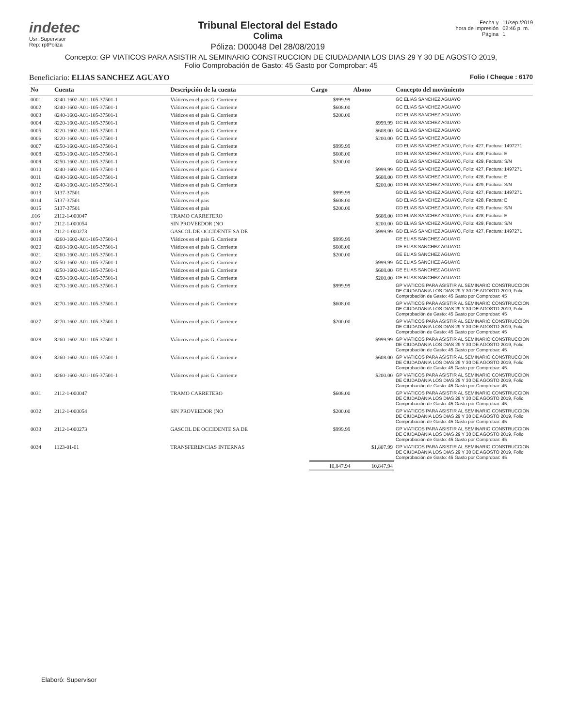indetec
Usr: Supervisor
Rep: rptPoliza
Tribunal Electoral del Estado
Colima
Póliza: D00048 Del 28/08/2019
Fecha y
hora de Impresión
Página
11/sep./2019
02:46 p. m.
1
Concepto: GP VIATICOS PARA ASISTIR AL SEMINARIO CONSTRUCCION DE CIUDADANIA LOS DIAS 29 Y 30 DE AGOSTO 2019,
Folio Comprobación de Gasto: 45 Gasto por Comprobar: 45
Beneficiario: ELIAS SANCHEZ AGUAYO
Folio / Cheque : 6170
| No | Cuenta | Descripción de la cuenta | Cargo | Abono | Concepto del movimiento |
| --- | --- | --- | --- | --- | --- |
| 0001 | 8240-1602-A01-105-37501-1 | Viáticos en el pais G. Corriente | $999.99 | | GC ELIAS SANCHEZ AGUAYO |
| 0002 | 8240-1602-A01-105-37501-1 | Viáticos en el pais G. Corriente | $608.00 | | GC ELIAS SANCHEZ AGUAYO |
| 0003 | 8240-1602-A01-105-37501-1 | Viáticos en el pais G. Corriente | $200.00 | | GC ELIAS SANCHEZ AGUAYO |
| 0004 | 8220-1602-A01-105-37501-1 | Viáticos en el pais G. Corriente | | $999.99 | GC ELIAS SANCHEZ AGUAYO |
| 0005 | 8220-1602-A01-105-37501-1 | Viáticos en el pais G. Corriente | | $608.00 | GC ELIAS SANCHEZ AGUAYO |
| 0006 | 8220-1602-A01-105-37501-1 | Viáticos en el pais G. Corriente | | $200.00 | GC ELIAS SANCHEZ AGUAYO |
| 0007 | 8250-1602-A01-105-37501-1 | Viáticos en el pais G. Corriente | $999.99 | | GD ELIAS SANCHEZ AGUAYO, Folio: 427, Factura: 1497271 |
| 0008 | 8250-1602-A01-105-37501-1 | Viáticos en el pais G. Corriente | $608.00 | | GD ELIAS SANCHEZ AGUAYO, Folio: 428, Factura: E |
| 0009 | 8250-1602-A01-105-37501-1 | Viáticos en el pais G. Corriente | $200.00 | | GD ELIAS SANCHEZ AGUAYO, Folio: 429, Factura: S/N |
| 0010 | 8240-1602-A01-105-37501-1 | Viáticos en el pais G. Corriente | | $999.99 | GD ELIAS SANCHEZ AGUAYO, Folio: 427, Factura: 1497271 |
| 0011 | 8240-1602-A01-105-37501-1 | Viáticos en el pais G. Corriente | | $608.00 | GD ELIAS SANCHEZ AGUAYO, Folio: 428, Factura: E |
| 0012 | 8240-1602-A01-105-37501-1 | Viáticos en el pais G. Corriente | | $200.00 | GD ELIAS SANCHEZ AGUAYO, Folio: 429, Factura: S/N |
| 0013 | 5137-37501 | Viáticos en el pais | $999.99 | | GD ELIAS SANCHEZ AGUAYO, Folio: 427, Factura: 1497271 |
| 0014 | 5137-37501 | Viáticos en el pais | $608.00 | | GD ELIAS SANCHEZ AGUAYO, Folio: 428, Factura: E |
| 0015 | 5137-37501 | Viáticos en el pais | $200.00 | | GD ELIAS SANCHEZ AGUAYO, Folio: 429, Factura: S/N |
| .016 | 2112-1-000047 | TRAMO CARRETERO | | $608.00 | GD ELIAS SANCHEZ AGUAYO, Folio: 428, Factura: E |
| 0017 | 2112-1-000054 | SIN PROVEEDOR (NO | | $200.00 | GD ELIAS SANCHEZ AGUAYO, Folio: 429, Factura: S/N |
| 0018 | 2112-1-000273 | GASCOL DE OCCIDENTE SA DE | | $999.99 | GD ELIAS SANCHEZ AGUAYO, Folio: 427, Factura: 1497271 |
| 0019 | 8260-1602-A01-105-37501-1 | Viáticos en el pais G. Corriente | $999.99 | | GE ELIAS SANCHEZ AGUAYO |
| 0020 | 8260-1602-A01-105-37501-1 | Viáticos en el pais G. Corriente | $608.00 | | GE ELIAS SANCHEZ AGUAYO |
| 0021 | 8260-1602-A01-105-37501-1 | Viáticos en el pais G. Corriente | $200.00 | | GE ELIAS SANCHEZ AGUAYO |
| 0022 | 8250-1602-A01-105-37501-1 | Viáticos en el pais G. Corriente | | $999.99 | GE ELIAS SANCHEZ AGUAYO |
| 0023 | 8250-1602-A01-105-37501-1 | Viáticos en el pais G. Corriente | | $608.00 | GE ELIAS SANCHEZ AGUAYO |
| 0024 | 8250-1602-A01-105-37501-1 | Viáticos en el pais G. Corriente | | $200.00 | GE ELIAS SANCHEZ AGUAYO |
| 0025 | 8270-1602-A01-105-37501-1 | Viáticos en el pais G. Corriente | $999.99 | | GP VIATICOS PARA ASISTIR AL SEMINARIO CONSTRUCCION DE CIUDADANIA LOS DIAS 29 Y 30 DE AGOSTO 2019, Folio Comprobación de Gasto: 45 Gasto por Comprobar: 45 |
| 0026 | 8270-1602-A01-105-37501-1 | Viáticos en el pais G. Corriente | $608.00 | | GP VIATICOS PARA ASISTIR AL SEMINARIO CONSTRUCCION DE CIUDADANIA LOS DIAS 29 Y 30 DE AGOSTO 2019, Folio Comprobación de Gasto: 45 Gasto por Comprobar: 45 |
| 0027 | 8270-1602-A01-105-37501-1 | Viáticos en el pais G. Corriente | $200.00 | | GP VIATICOS PARA ASISTIR AL SEMINARIO CONSTRUCCION DE CIUDADANIA LOS DIAS 29 Y 30 DE AGOSTO 2019, Folio Comprobación de Gasto: 45 Gasto por Comprobar: 45 |
| 0028 | 8260-1602-A01-105-37501-1 | Viáticos en el pais G. Corriente | | $999.99 | GP VIATICOS PARA ASISTIR AL SEMINARIO CONSTRUCCION DE CIUDADANIA LOS DIAS 29 Y 30 DE AGOSTO 2019, Folio Comprobación de Gasto: 45 Gasto por Comprobar: 45 |
| 0029 | 8260-1602-A01-105-37501-1 | Viáticos en el pais G. Corriente | | $608.00 | GP VIATICOS PARA ASISTIR AL SEMINARIO CONSTRUCCION DE CIUDADANIA LOS DIAS 29 Y 30 DE AGOSTO 2019, Folio Comprobación de Gasto: 45 Gasto por Comprobar: 45 |
| 0030 | 8260-1602-A01-105-37501-1 | Viáticos en el pais G. Corriente | | $200.00 | GP VIATICOS PARA ASISTIR AL SEMINARIO CONSTRUCCION DE CIUDADANIA LOS DIAS 29 Y 30 DE AGOSTO 2019, Folio Comprobación de Gasto: 45 Gasto por Comprobar: 45 |
| 0031 | 2112-1-000047 | TRAMO CARRETERO | $608.00 | | GP VIATICOS PARA ASISTIR AL SEMINARIO CONSTRUCCION DE CIUDADANIA LOS DIAS 29 Y 30 DE AGOSTO 2019, Folio Comprobación de Gasto: 45 Gasto por Comprobar: 45 |
| 0032 | 2112-1-000054 | SIN PROVEEDOR (NO | $200.00 | | GP VIATICOS PARA ASISTIR AL SEMINARIO CONSTRUCCION DE CIUDADANIA LOS DIAS 29 Y 30 DE AGOSTO 2019, Folio Comprobación de Gasto: 45 Gasto por Comprobar: 45 |
| 0033 | 2112-1-000273 | GASCOL DE OCCIDENTE SA DE | $999.99 | | GP VIATICOS PARA ASISTIR AL SEMINARIO CONSTRUCCION DE CIUDADANIA LOS DIAS 29 Y 30 DE AGOSTO 2019, Folio Comprobación de Gasto: 45 Gasto por Comprobar: 45 |
| 0034 | 1123-01-01 | TRANSFERENCIAS INTERNAS | | $1,807.99 | GP VIATICOS PARA ASISTIR AL SEMINARIO CONSTRUCCION DE CIUDADANIA LOS DIAS 29 Y 30 DE AGOSTO 2019, Folio Comprobación de Gasto: 45 Gasto por Comprobar: 45 |
| | | | 10,847.94 | 10,847.94 | |
Elaboró: Supervisor